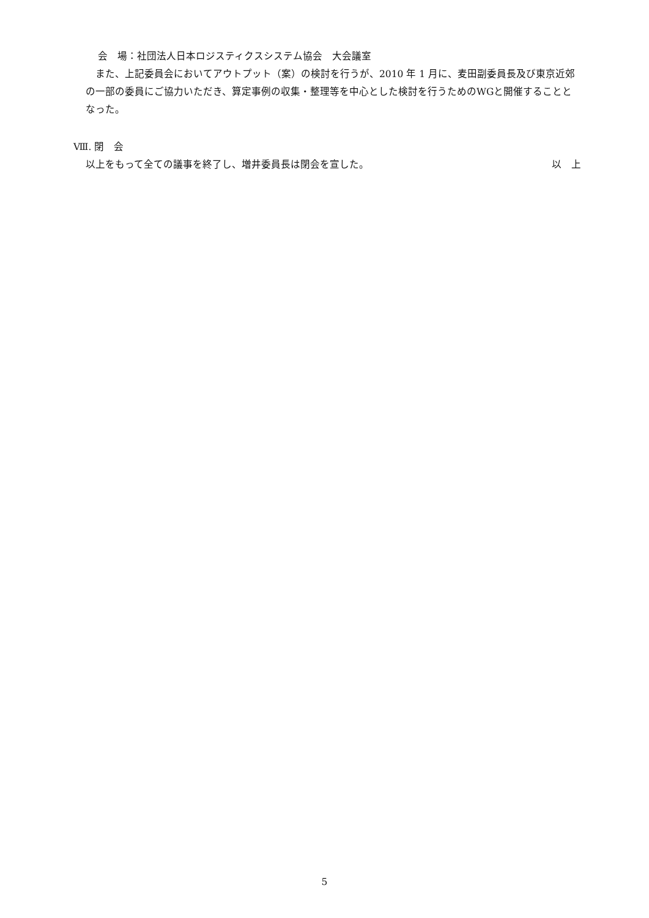会　場：社団法人日本ロジスティクスシステム協会　大会議室
　また、上記委員会においてアウトプット（案）の検討を行うが、2010 年 1 月に、麦田副委員長及び東京近郊の一部の委員にご協力いただき、算定事例の収集・整理等を中心とした検討を行うためのWGと開催することとなった。
Ⅷ. 閉　会
以上をもって全ての議事を終了し、増井委員長は閉会を宣した。 以　上
5